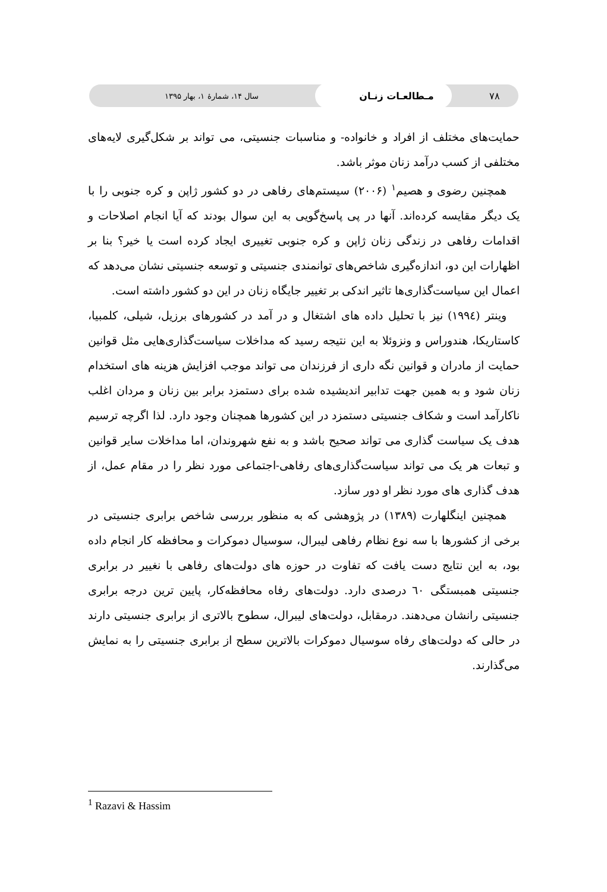۷۸ مـطالعـات زنـان سال ۱۴، شمارهٔ ۱، بهار ۱۳۹۵
حمایت‌های مختلف از افراد و خانواده- و مناسبات جنسیتی، می تواند بر شکل‌گیری لایه‌های مختلفی از کسب درآمد زنان موثر باشد.
همچنین رضوی و هصیم<sup>۱</sup> (۲۰۰۶) سیستم‌های رفاهی در دو کشور ژاپن و کره جنوبی را با یک دیگر مقایسه کرده‌اند. آنها در پی پاسخ‌گویی به این سوال بودند که آیا انجام اصلاحات و اقدامات رفاهی در زندگی زنان ژاپن و کره جنوبی تغییری ایجاد کرده است یا خیر؟ بنا بر اظهارات این دو، اندازه‌گیری شاخص‌های توانمندی جنسیتی و توسعه جنسیتی نشان می‌دهد که اعمال این سیاست‌گذاری‌ها تاثیر اندکی بر تغییر جایگاه زنان در این دو کشور داشته است.
وینتر (۱۹۹٤) نیز با تحلیل داده های اشتغال و در آمد در کشورهای برزیل، شیلی، کلمبیا، کاستاریکا، هندوراس و ونزوئلا به این نتیجه رسید که مداخلات سیاست‌گذاری‌هایی مثل قوانین حمایت از مادران و قوانین نگه داری از فرزندان می تواند موجب افزایش هزینه های استخدام زنان شود و به همین جهت تدابیر اندیشیده شده برای دستمزد برابر بین زنان و مردان اغلب ناکارآمد است و شکاف جنسیتی دستمزد در این کشورها همچنان وجود دارد. لذا اگرچه ترسیم هدف یک سیاست گذاری می تواند صحیح باشد و به نفع شهروندان، اما مداخلات سایر قوانین و تبعات هر یک می تواند سیاست‌گذاری‌های رفاهی-اجتماعی مورد نظر را در مقام عمل، از هدف گذاری های مورد نظر او دور سازد.
همچنین اینگلهارت (۱۳۸۹) در پژوهشی که به منظور بررسی شاخص برابری جنسیتی در برخی از کشورها با سه نوع نظام رفاهی لیبرال، سوسیال دموکرات و محافظه کار انجام داده بود، به این نتایج دست یافت که تفاوت در حوزه های دولت‌های رفاهی با نغییر در برابری جنسیتی همبستگی ٦۰ درصدی دارد. دولت‌های رفاه محافظه‌کار، پایین ترین درجه برابری جنسیتی رانشان می‌دهند. درمقابل، دولت‌های لیبرال، سطوح بالاتری از برابری جنسیتی دارند در حالی که دولت‌های رفاه سوسیال دموکرات بالاترین سطح از برابری جنسیتی را به نمایش می‌گذارند.
<sup>1</sup> Razavi & Hassim